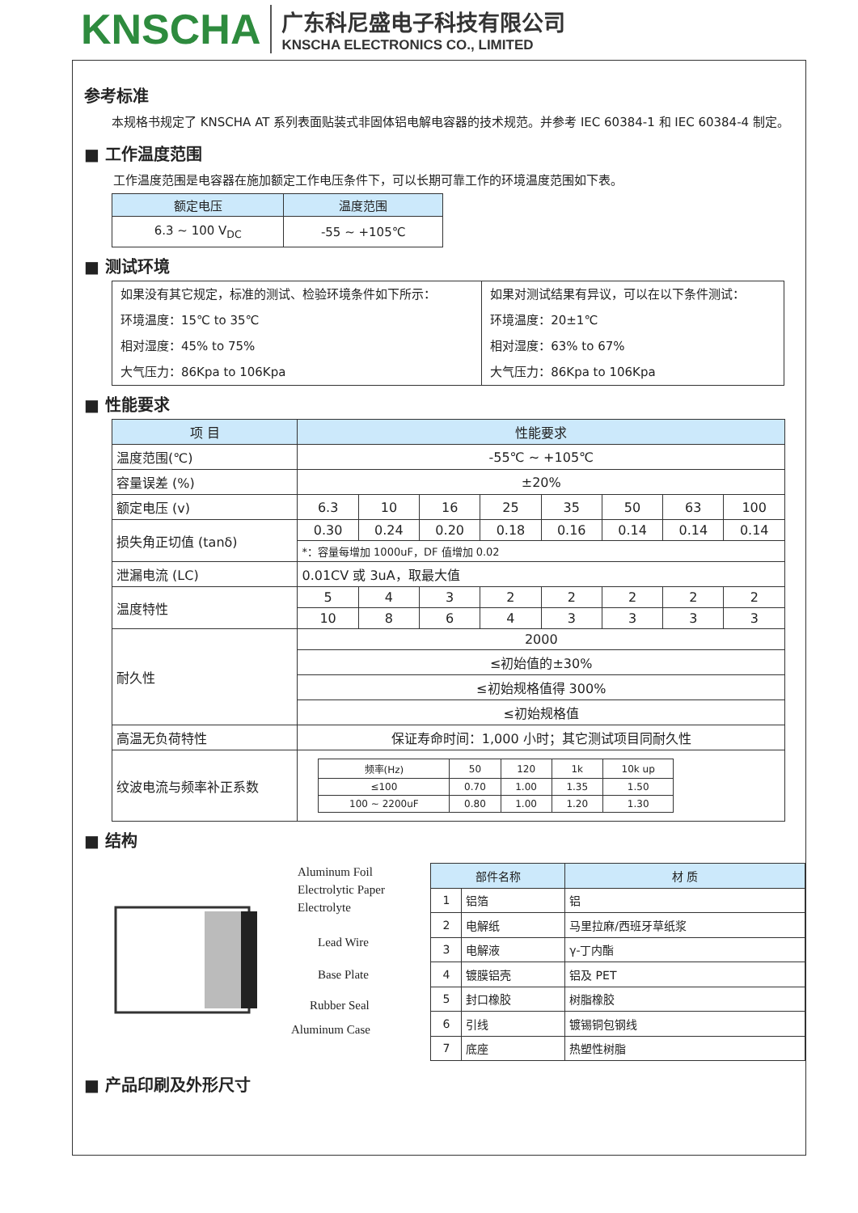KNSCHA
广东科尼盛电子科技有限公司
KNSCHA ELECTRONICS CO., LIMITED
参考标准
本规格书规定了 KNSCHA AT 系列表面贴装式非固体铝电解电容器的技术规范。并参考 IEC 60384-1 和 IEC 60384-4 制定。
■ 工作温度范围
工作温度范围是电容器在施加额定工作电压条件下，可以长期可靠工作的环境温度范围如下表。
| 额定电压 | 温度范围 |
| --- | --- |
| 6.3 ~ 100 V<sub>DC</sub> | -55 ~ +105℃ |
■ 测试环境
| 如果没有其它规定，标准的测试、检验环境条件如下所示： 环境温度：15℃ to 35℃ 相对湿度：45% to 75% 大气压力：86Kpa to 106Kpa | 如果对测试结果有异议，可以在以下条件测试： 环境温度：20±1℃ 相对湿度：63% to 67% 大气压力：86Kpa to 106Kpa |
■ 性能要求
| 项 目 | 性能要求 | | | | | | | |
| --- | --- | --- | --- | --- | --- | --- | --- | --- |
| 温度范围(℃) | -55℃ ~ +105℃ | | | | | | | |
| 容量误差 (%) | ±20% | | | | | | | |
| 额定电压 (v) | 6.3 | 10 | 16 | 25 | 35 | 50 | 63 | 100 |
| 损失角正切值 (tanδ) | 0.30 | 0.24 | 0.20 | 0.18 | 0.16 | 0.14 | 0.14 | 0.14 |
| | *：容量每增加 1000uF，DF 值增加 0.02 | | | | | | | |
| 泄漏电流 (LC) | 0.01CV 或 3uA，取最大值 | | | | | | | |
| 温度特性 | 5 | 4 | 3 | 2 | 2 | 2 | 2 | 2 |
| | 10 | 8 | 6 | 4 | 3 | 3 | 3 | 3 |
| 耐久性 | 2000 | | | | | | | |
| | ≤初始值的±30% | | | | | | | |
| | ≤初始规格值得 300% | | | | | | | |
| | ≤初始规格值 | | | | | | | |
| 高温无负荷特性 | 保证寿命时间：1,000 小时；其它测试项目同耐久性 | | | | | | | |
| 纹波电流与频率补正系数 | / 频率(Hz) / 50 / 120 / 1k / 10k up / / ≤100 / 0.70 / 1.00 / 1.35 / 1.50 / / 100 ~ 2200uF / 0.80 / 1.00 / 1.20 / 1.30 / | | | | | | | |
■ 结构
Aluminum Foil
Electrolytic Paper
Electrolyte
Lead Wire
Base Plate
Rubber Seal
Aluminum Case
| 部件名称 | | 材 质 |
| --- | --- | --- |
| 1 | 铝箔 | 铝 |
| 2 | 电解纸 | 马里拉麻/西班牙草纸浆 |
| 3 | 电解液 | γ-丁内酯 |
| 4 | 镀膜铝壳 | 铝及 PET |
| 5 | 封口橡胶 | 树脂橡胶 |
| 6 | 引线 | 镀锡铜包钢线 |
| 7 | 底座 | 热塑性树脂 |
■ 产品印刷及外形尺寸